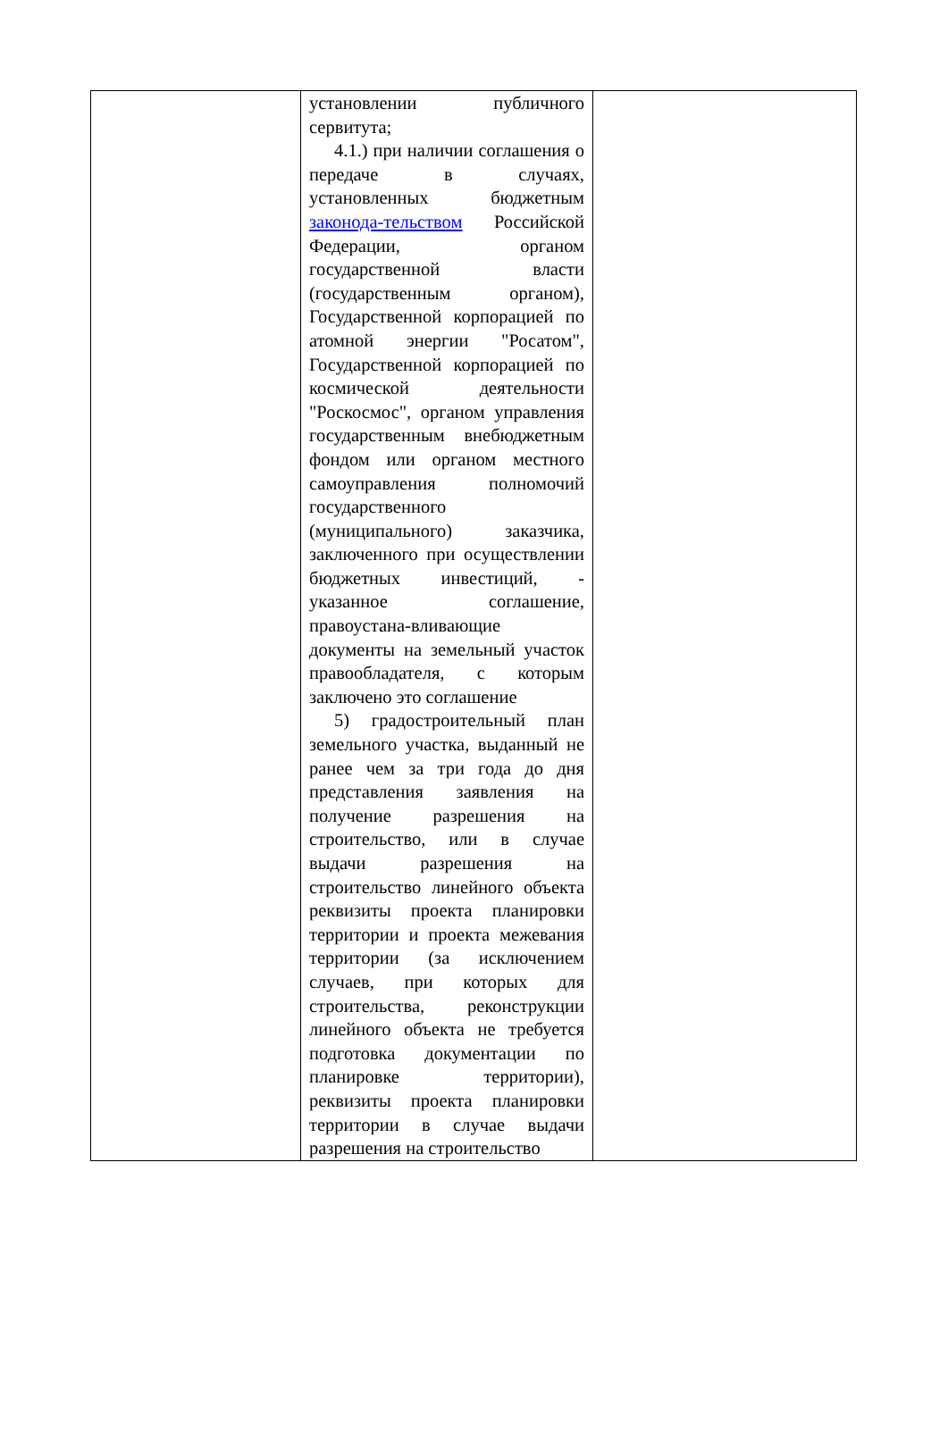| | установлении публичного сервитута; 4.1.) при наличии соглашения о передаче в случаях, установленных бюджетным законода-тельством Российской Федерации, органом государственной власти (государственным органом), Государственной корпорацией по атомной энергии "Росатом", Государственной корпорацией по космической деятельности "Роскосмос", органом управления государственным внебюджетным фондом или органом местного самоуправления полномочий государственного (муниципального) заказчика, заключенного при осуществлении бюджетных инвестиций, - указанное соглашение, правоустана-вливающие документы на земельный участок правообладателя, с которым заключено это соглашение 5) градостроительный план земельного участка, выданный не ранее чем за три года до дня представления заявления на получение разрешения на строительство, или в случае выдачи разрешения на строительство линейного объекта реквизиты проекта планировки территории и проекта межевания территории (за исключением случаев, при которых для строительства, реконструкции линейного объекта не требуется подготовка документации по планировке территории), реквизиты проекта планировки территории в случае выдачи разрешения на строительство | |